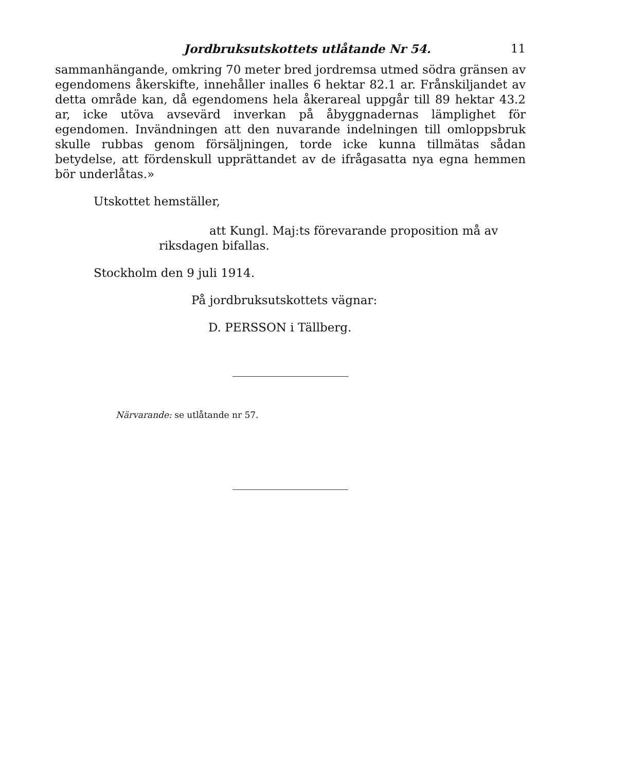Jordbruksutskottets utlåtande Nr 54. 11
sammanhängande, omkring 70 meter bred jordremsa utmed södra gränsen av egendomens åkerskifte, innehåller inalles 6 hektar 82.1 ar. Frånskiljandet av detta område kan, då egendomens hela åkerareal uppgår till 89 hektar 43.2 ar, icke utöva avsevärd inverkan på åbyggnadernas lämplighet för egendomen. Invändningen att den nuvarande indelningen till omloppsbruk skulle rubbas genom försäljningen, torde icke kunna tillmätas sådan betydelse, att fördenskull upprättandet av de ifrågasatta nya egna hemmen bör underlåtas.»
Utskottet hemställer,
att Kungl. Maj:ts förevarande proposition må av
riksdagen bifallas.
Stockholm den 9 juli 1914.
På jordbruksutskottets vägnar:
D. PERSSON i Tällberg.
Närvarande: se utlåtande nr 57.